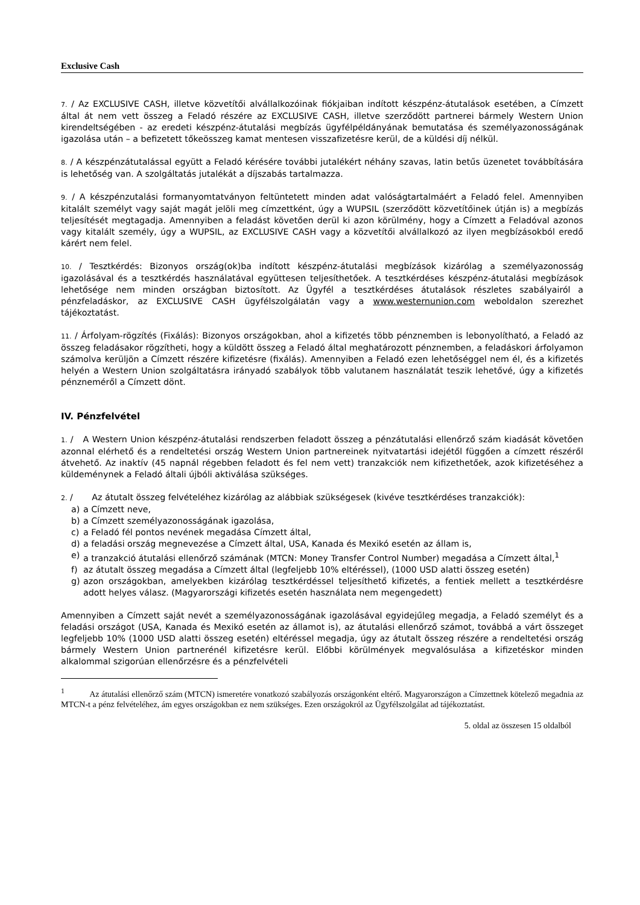Exclusive Cash
7. / Az EXCLUSIVE CASH, illetve közvetítői alvállalkozóinak fiókjaiban indított készpénz-átutalások esetében, a Címzett által át nem vett összeg a Feladó részére az EXCLUSIVE CASH, illetve szerződött partnerei bármely Western Union kirendeltségében - az eredeti készpénz-átutalási megbízás ügyfélpéldányának bemutatása és személyazonosságának igazolása után – a befizetett tőkeösszeg kamat mentesen visszafizetésre kerül, de a küldési díj nélkül.
8. / A készpénzátutalással együtt a Feladó kérésére további jutalékért néhány szavas, latin betűs üzenetet továbbítására is lehetőség van. A szolgáltatás jutalékát a díjszabás tartalmazza.
9. / A készpénzutalási formanyomtatványon feltüntetett minden adat valóságtartalmáért a Feladó felel. Amennyiben kitalált személyt vagy saját magát jelöli meg címzettként, úgy a WUPSIL (szerződött közvetítőinek útján is) a megbízás teljesítését megtagadja. Amennyiben a feladást követően derül ki azon körülmény, hogy a Címzett a Feladóval azonos vagy kitalált személy, úgy a WUPSIL, az EXCLUSIVE CASH vagy a közvetítői alvállalkozó az ilyen megbízásokból eredő kárért nem felel.
10. / Tesztkérdés: Bizonyos ország(ok)ba indított készpénz-átutalási megbízások kizárólag a személyazonosság igazolásával és a tesztkérdés használatával együttesen teljesíthetőek. A tesztkérdéses készpénz-átutalási megbízások lehetősége nem minden országban biztosított. Az Ügyfél a tesztkérdéses átutalások részletes szabályairól a pénzfeladáskor, az EXCLUSIVE CASH ügyfélszolgálatán vagy a www.westernunion.com weboldalon szerezhet tájékoztatást.
11. / Árfolyam-rögzítés (Fixálás): Bizonyos országokban, ahol a kifizetés több pénznemben is lebonyolítható, a Feladó az összeg feladásakor rögzítheti, hogy a küldött összeg a Feladó által meghatározott pénznemben, a feladáskori árfolyamon számolva kerüljön a Címzett részére kifizetésre (fixálás). Amennyiben a Feladó ezen lehetőséggel nem él, és a kifizetés helyén a Western Union szolgáltatásra irányadó szabályok több valutanem használatát teszik lehetővé, úgy a kifizetés pénzneméről a Címzett dönt.
IV. Pénzfelvétel
1. / A Western Union készpénz-átutalási rendszerben feladott összeg a pénzátutalási ellenőrző szám kiadását követően azonnal elérhető és a rendeltetési ország Western Union partnereinek nyitvatartási idejétől függően a címzett részéről átvehető. Az inaktív (45 napnál régebben feladott és fel nem vett) tranzakciók nem kifizethetőek, azok kifizetéséhez a küldeménynek a Feladó általi újbóli aktiválása szükséges.
2. / Az átutalt összeg felvételéhez kizárólag az alábbiak szükségesek (kivéve tesztkérdéses tranzakciók):
a) a Címzett neve,
b) a Címzett személyazonosságának igazolása,
c) a Feladó fél pontos nevének megadása Címzett által,
d) a feladási ország megnevezése a Címzett által, USA, Kanada és Mexikó esetén az állam is,
e) a tranzakció átutalási ellenőrző számának (MTCN: Money Transfer Control Number) megadása a Címzett által,<sup>1</sup>
f) az átutalt összeg megadása a Címzett által (legfeljebb 10% eltéréssel), (1000 USD alatti összeg esetén)
g) azon országokban, amelyekben kizárólag tesztkérdéssel teljesíthető kifizetés, a fentiek mellett a tesztkérdésre adott helyes válasz. (Magyarországi kifizetés esetén használata nem megengedett)
Amennyiben a Címzett saját nevét a személyazonosságának igazolásával egyidejűleg megadja, a Feladó személyt és a feladási országot (USA, Kanada és Mexikó esetén az államot is), az átutalási ellenőrző számot, továbbá a várt összeget legfeljebb 10% (1000 USD alatti összeg esetén) eltéréssel megadja, úgy az átutalt összeg részére a rendeltetési ország bármely Western Union partnerénél kifizetésre kerül. Előbbi körülmények megvalósulása a kifizetéskor minden alkalommal szigorúan ellenőrzésre és a pénzfelvételi
<sup>1</sup> Az átutalási ellenőrző szám (MTCN) ismeretére vonatkozó szabályozás országonként eltérő. Magyarországon a Címzettnek kötelező megadnia az MTCN-t a pénz felvételéhez, ám egyes országokban ez nem szükséges. Ezen országokról az Ügyfélszolgálat ad tájékoztatást.
5. oldal az összesen 15 oldalból